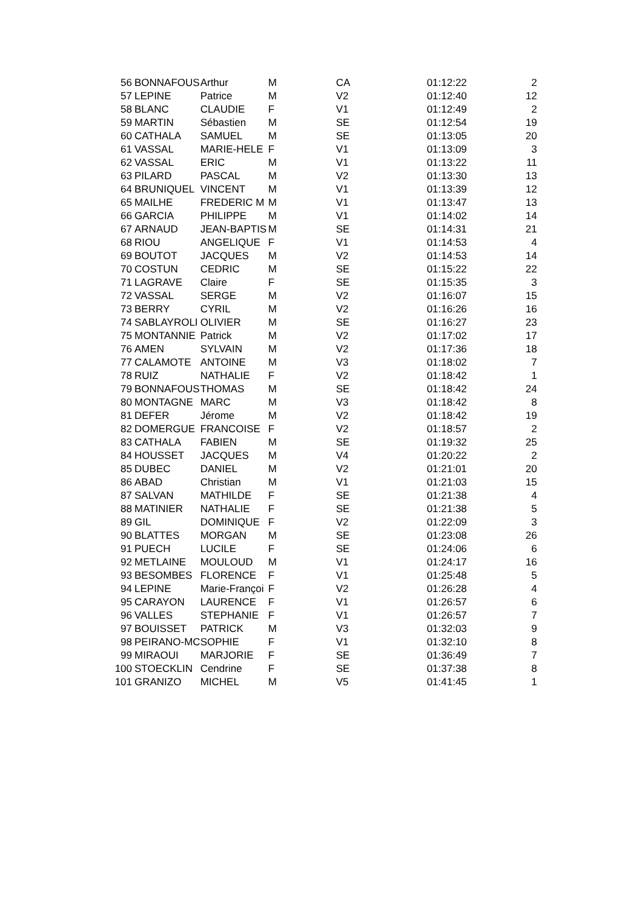| 56 | BONNAFOUS | Arthur | M | CA | 01:12:22 | 2 |
| 57 | LEPINE | Patrice | M | V2 | 01:12:40 | 12 |
| 58 | BLANC | CLAUDIE | F | V1 | 01:12:49 | 2 |
| 59 | MARTIN | Sébastien | M | SE | 01:12:54 | 19 |
| 60 | CATHALA | SAMUEL | M | SE | 01:13:05 | 20 |
| 61 | VASSAL | MARIE-HELE | F | V1 | 01:13:09 | 3 |
| 62 | VASSAL | ERIC | M | V1 | 01:13:22 | 11 |
| 63 | PILARD | PASCAL | M | V2 | 01:13:30 | 13 |
| 64 | BRUNIQUEL | VINCENT | M | V1 | 01:13:39 | 12 |
| 65 | MAILHE | FREDERIC M | M | V1 | 01:13:47 | 13 |
| 66 | GARCIA | PHILIPPE | M | V1 | 01:14:02 | 14 |
| 67 | ARNAUD | JEAN-BAPTIS | M | SE | 01:14:31 | 21 |
| 68 | RIOU | ANGELIQUE | F | V1 | 01:14:53 | 4 |
| 69 | BOUTOT | JACQUES | M | V2 | 01:14:53 | 14 |
| 70 | COSTUN | CEDRIC | M | SE | 01:15:22 | 22 |
| 71 | LAGRAVE | Claire | F | SE | 01:15:35 | 3 |
| 72 | VASSAL | SERGE | M | V2 | 01:16:07 | 15 |
| 73 | BERRY | CYRIL | M | V2 | 01:16:26 | 16 |
| 74 | SABLAYROLI | OLIVIER | M | SE | 01:16:27 | 23 |
| 75 | MONTANNIE | Patrick | M | V2 | 01:17:02 | 17 |
| 76 | AMEN | SYLVAIN | M | V2 | 01:17:36 | 18 |
| 77 | CALAMOTE | ANTOINE | M | V3 | 01:18:02 | 7 |
| 78 | RUIZ | NATHALIE | F | V2 | 01:18:42 | 1 |
| 79 | BONNAFOUS | THOMAS | M | SE | 01:18:42 | 24 |
| 80 | MONTAGNE | MARC | M | V3 | 01:18:42 | 8 |
| 81 | DEFER | Jérome | M | V2 | 01:18:42 | 19 |
| 82 | DOMERGUE | FRANCOISE | F | V2 | 01:18:57 | 2 |
| 83 | CATHALA | FABIEN | M | SE | 01:19:32 | 25 |
| 84 | HOUSSET | JACQUES | M | V4 | 01:20:22 | 2 |
| 85 | DUBEC | DANIEL | M | V2 | 01:21:01 | 20 |
| 86 | ABAD | Christian | M | V1 | 01:21:03 | 15 |
| 87 | SALVAN | MATHILDE | F | SE | 01:21:38 | 4 |
| 88 | MATINIER | NATHALIE | F | SE | 01:21:38 | 5 |
| 89 | GIL | DOMINIQUE | F | V2 | 01:22:09 | 3 |
| 90 | BLATTES | MORGAN | M | SE | 01:23:08 | 26 |
| 91 | PUECH | LUCILE | F | SE | 01:24:06 | 6 |
| 92 | METLAINE | MOULOUD | M | V1 | 01:24:17 | 16 |
| 93 | BESOMBES | FLORENCE | F | V1 | 01:25:48 | 5 |
| 94 | LEPINE | Marie-Françoi | F | V2 | 01:26:28 | 4 |
| 95 | CARAYON | LAURENCE | F | V1 | 01:26:57 | 6 |
| 96 | VALLES | STEPHANIE | F | V1 | 01:26:57 | 7 |
| 97 | BOUISSET | PATRICK | M | V3 | 01:32:03 | 9 |
| 98 | PEIRANO-MC | SOPHIE | F | V1 | 01:32:10 | 8 |
| 99 | MIRAOUI | MARJORIE | F | SE | 01:36:49 | 7 |
| 100 | STOECKLIN | Cendrine | F | SE | 01:37:38 | 8 |
| 101 | GRANIZO | MICHEL | M | V5 | 01:41:45 | 1 |